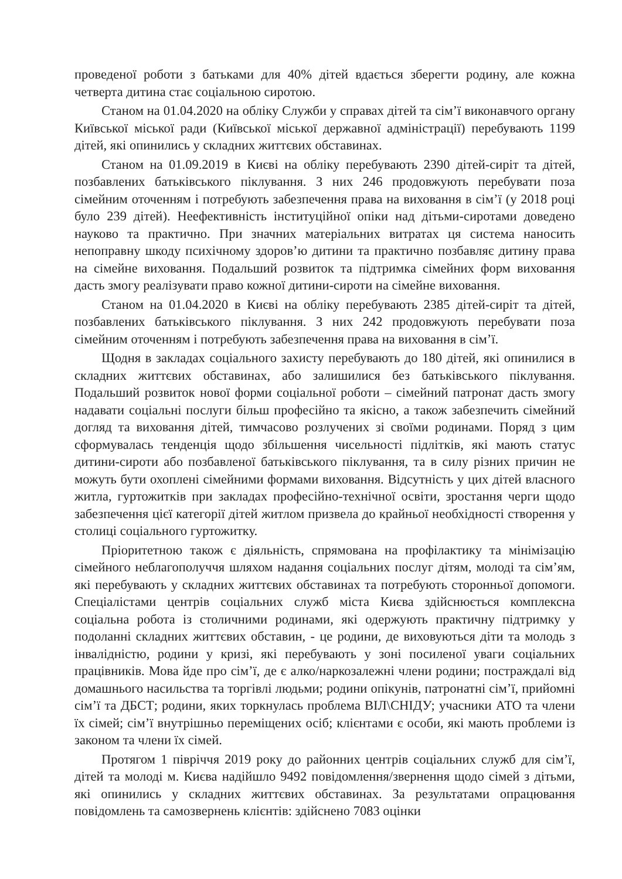проведеної роботи з батьками для 40% дітей вдається зберегти родину, але кожна четверта дитина стає соціальною сиротою.
Станом на 01.04.2020 на обліку Служби у справах дітей та сім’ї виконавчого органу Київської міської ради (Київської міської державної адміністрації) перебувають 1199 дітей, які опинились у складних життєвих обставинах.
Станом на 01.09.2019 в Києві на обліку перебувають 2390 дітей-сиріт та дітей, позбавлених батьківського піклування. З них 246 продовжують перебувати поза сімейним оточенням і потребують забезпечення права на виховання в сім’ї (у 2018 році було 239 дітей). Неефективність інституційної опіки над дітьми-сиротами доведено науково та практично. При значних матеріальних витратах ця система наносить непоправну шкоду психічному здоров’ю дитини та практично позбавляє дитину права на сімейне виховання. Подальший розвиток та підтримка сімейних форм виховання дасть змогу реалізувати право кожної дитини-сироти на сімейне виховання.
Станом на 01.04.2020 в Києві на обліку перебувають 2385 дітей-сиріт та дітей, позбавлених батьківського піклування. З них 242 продовжують перебувати поза сімейним оточенням і потребують забезпечення права на виховання в сім’ї.
Щодня в закладах соціального захисту перебувають до 180 дітей, які опинилися в складних життєвих обставинах, або залишилися без батьківського піклування. Подальший розвиток нової форми соціальної роботи – сімейний патронат дасть змогу надавати соціальні послуги більш професійно та якісно, а також забезпечить сімейний догляд та виховання дітей, тимчасово розлучених зі своїми родинами. Поряд з цим сформувалась тенденція щодо збільшення чисельності підлітків, які мають статус дитини-сироти або позбавленої батьківського піклування, та в силу різних причин не можуть бути охоплені сімейними формами виховання. Відсутність у цих дітей власного житла, гуртожитків при закладах професійно-технічної освіти, зростання черги щодо забезпечення цієї категорії дітей житлом призвела до крайньої необхідності створення у столиці соціального гуртожитку.
Пріоритетною також є діяльність, спрямована на профілактику та мінімізацію сімейного неблагополуччя шляхом надання соціальних послуг дітям, молоді та сім’ям, які перебувають у складних життєвих обставинах та потребують сторонньої допомоги. Спеціалістами центрів соціальних служб міста Києва здійснюється комплексна соціальна робота із столичними родинами, які одержують практичну підтримку у подоланні складних життєвих обставин, - це родини, де виховуються діти та молодь з інвалідністю, родини у кризі, які перебувають у зоні посиленої уваги соціальних працівників. Мова йде про сім’ї, де є алко/наркозалежні члени родини; постраждалі від домашнього насильства та торгівлі людьми; родини опікунів, патронатні сім’ї, прийомні сім’ї та ДБСТ; родини, яких торкнулась проблема ВІЛ\СНІДУ; учасники АТО та члени їх сімей; сім’ї внутрішньо переміщених осіб; клієнтами є особи, які мають проблеми із законом та члени їх сімей.
Протягом 1 півріччя 2019 року до районних центрів соціальних служб для сім’ї, дітей та молоді м. Києва надійшло 9492 повідомлення/звернення щодо сімей з дітьми, які опинились у складних життєвих обставинах. За результатами опрацювання повідомлень та самозвернень клієнтів: здійснено 7083 оцінки